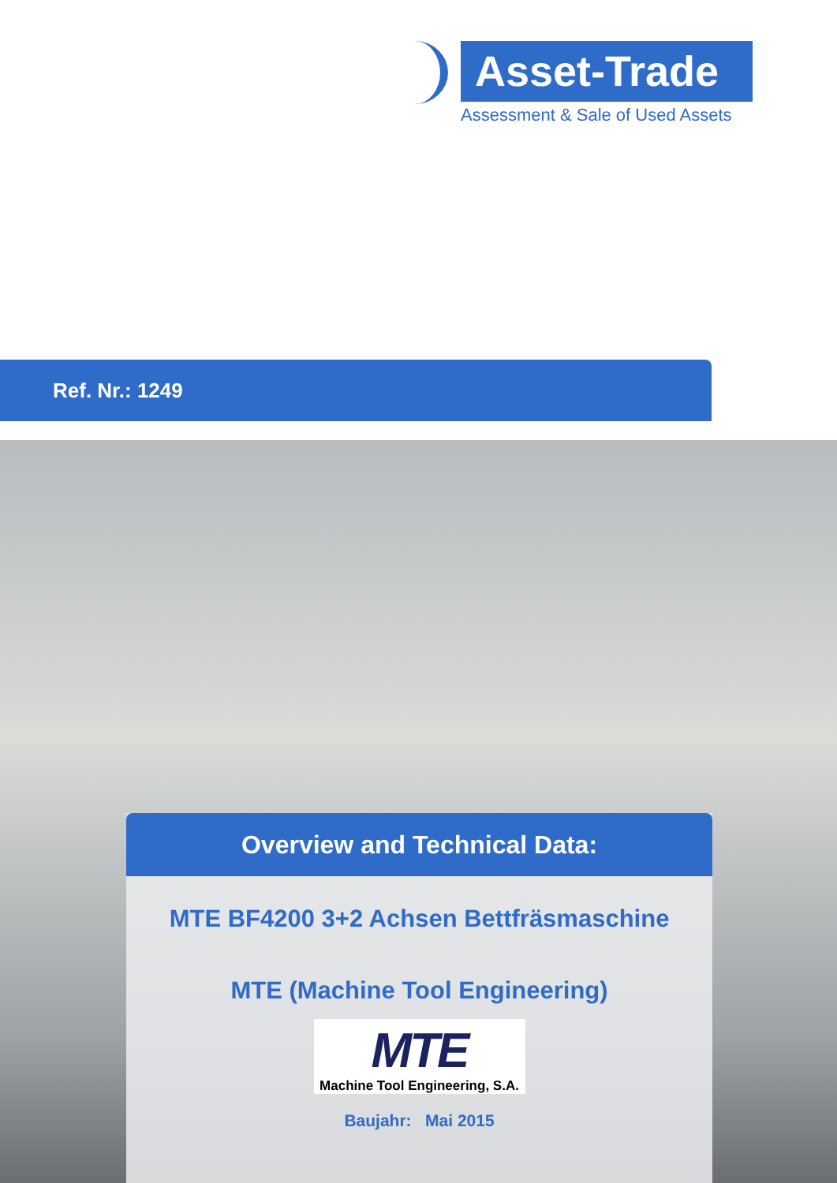Asset-Trade
Assessment & Sale of Used Assets
Ref. Nr.: 1249
Overview and Technical Data:
MTE BF4200 3+2 Achsen Bettfräsmaschine
MTE (Machine Tool Engineering)
MTE
Machine Tool Engineering, S.A.
Baujahr: Mai 2015